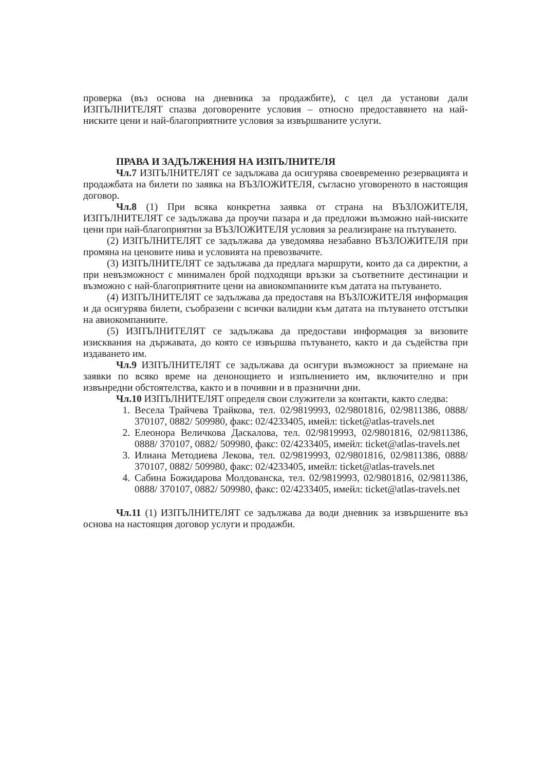проверка (въз основа на дневника за продажбите), с цел да установи дали ИЗПЪЛНИТЕЛЯТ спазва договорените условия – относно предоставянето на най-ниските цени и най-благоприятните условия за извършваните услуги.
ПРАВА И ЗАДЪЛЖЕНИЯ НА ИЗПЪЛНИТЕЛЯ
Чл.7 ИЗПЪЛНИТЕЛЯТ се задължава да осигурява своевременно резервацията и продажбата на билети по заявка на ВЪЗЛОЖИТЕЛЯ, съгласно уговореното в настоящия договор.
Чл.8 (1) При всяка конкретна заявка от страна на ВЪЗЛОЖИТЕЛЯ, ИЗПЪЛНИТЕЛЯТ се задължава да проучи пазара и да предложи възможно най-ниските цени при най-благоприятни за ВЪЗЛОЖИТЕЛЯ условия за реализиране на пътуването.
(2) ИЗПЪЛНИТЕЛЯТ се задължава да уведомява незабавно ВЪЗЛОЖИТЕЛЯ при промяна на ценовите нива и условията на превозвачите.
(3) ИЗПЪЛНИТЕЛЯТ се задължава да предлага маршрути, които да са директни, а при невъзможност с минимален брой подходящи връзки за съответните дестинации и възможно с най-благоприятните цени на авиокомпаниите към датата на пътуването.
(4) ИЗПЪЛНИТЕЛЯТ се задължава да предоставя на ВЪЗЛОЖИТЕЛЯ информация и да осигурява билети, съобразени с всички валидни към датата на пътуването отстъпки на авиокомпаниите.
(5) ИЗПЪЛНИТЕЛЯТ се задължава да предостави информация за визовите изисквания на държавата, до която се извършва пътуването, както и да съдейства при издаването им.
Чл.9 ИЗПЪЛНИТЕЛЯТ се задължава да осигури възможност за приемане на заявки по всяко време на денонощието и изпълнението им, включително и при извънредни обстоятелства, както и в почивни и в празнични дни.
Чл.10 ИЗПЪЛНИТЕЛЯТ определя свои служители за контакти, както следва:
1. Весела Трайчева Трайкова, тел. 02/9819993, 02/9801816, 02/9811386, 0888/ 370107, 0882/ 509980, факс: 02/4233405, имейл: ticket@atlas-travels.net
2. Елеонора Величкова Даскалова, тел. 02/9819993, 02/9801816, 02/9811386, 0888/ 370107, 0882/ 509980, факс: 02/4233405, имейл: ticket@atlas-travels.net
3. Илиана Методиева Лекова, тел. 02/9819993, 02/9801816, 02/9811386, 0888/ 370107, 0882/ 509980, факс: 02/4233405, имейл: ticket@atlas-travels.net
4. Сабина Божидарова Молдованска, тел. 02/9819993, 02/9801816, 02/9811386, 0888/ 370107, 0882/ 509980, факс: 02/4233405, имейл: ticket@atlas-travels.net
Чл.11 (1) ИЗПЪЛНИТЕЛЯТ се задължава да води дневник за извършените въз основа на настоящия договор услуги и продажби.